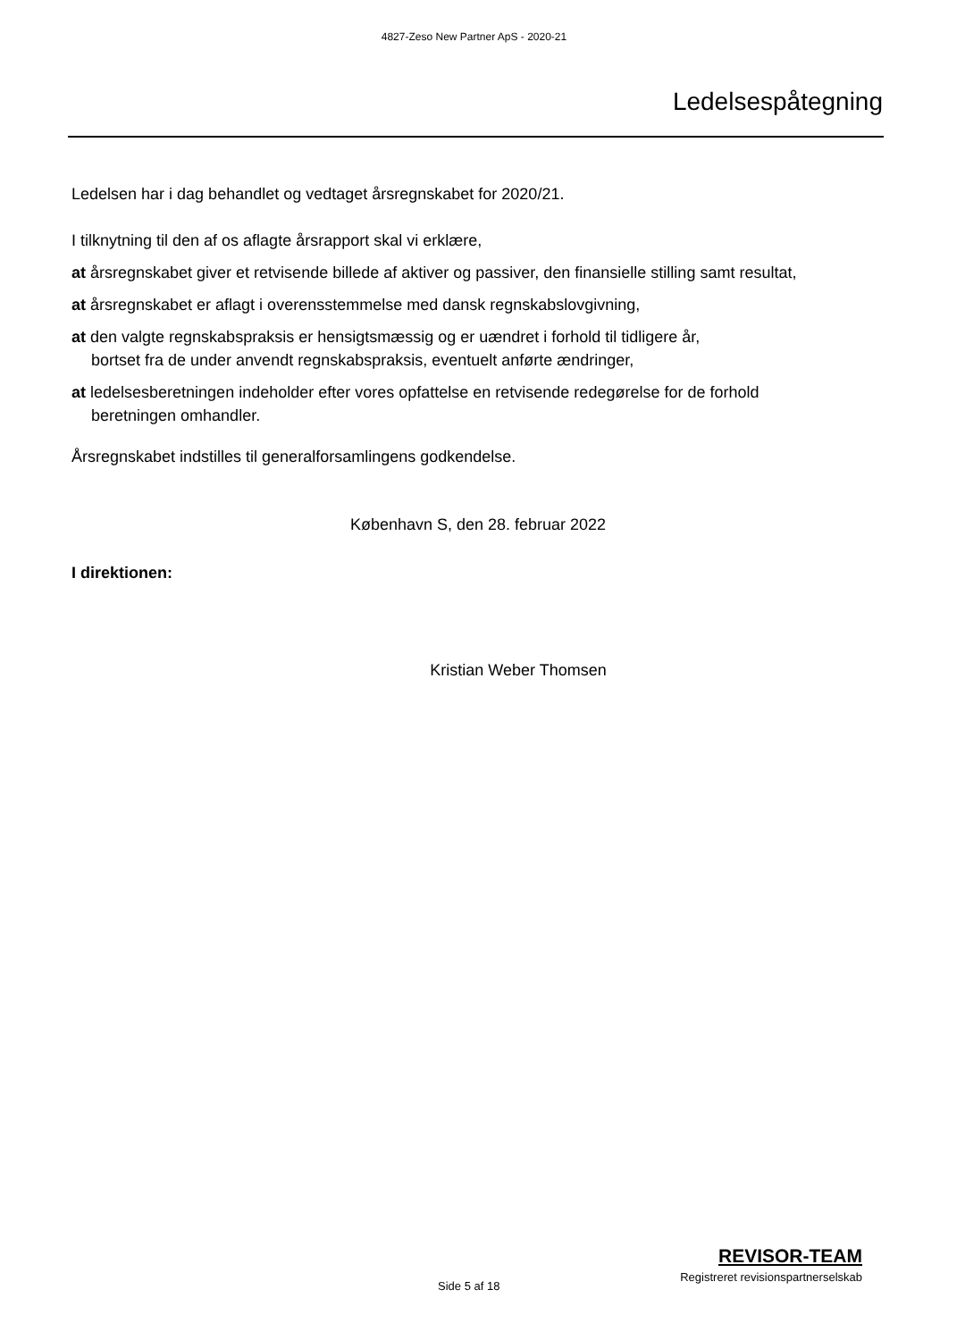4827-Zeso New Partner ApS - 2020-21
Ledelsespåtegning
Ledelsen har i dag behandlet og vedtaget årsregnskabet for 2020/21.
I tilknytning til den af os aflagte årsrapport skal vi erklære,
at årsregnskabet giver et retvisende billede af aktiver og passiver, den finansielle stilling samt resultat,
at årsregnskabet er aflagt i overensstemmelse med dansk regnskabslovgivning,
at den valgte regnskabspraksis er hensigtsmæssig og er uændret i forhold til tidligere år,
bortset fra de under anvendt regnskabspraksis, eventuelt anførte ændringer,
at ledelsesberetningen indeholder efter vores opfattelse en retvisende redegørelse for de forhold
beretningen omhandler.
Årsregnskabet indstilles til generalforsamlingens godkendelse.
København S, den 28. februar 2022
I direktionen:
Kristian Weber Thomsen
Side 5 af 18
REVISOR-TEAM
Registreret revisionspartnerselskab